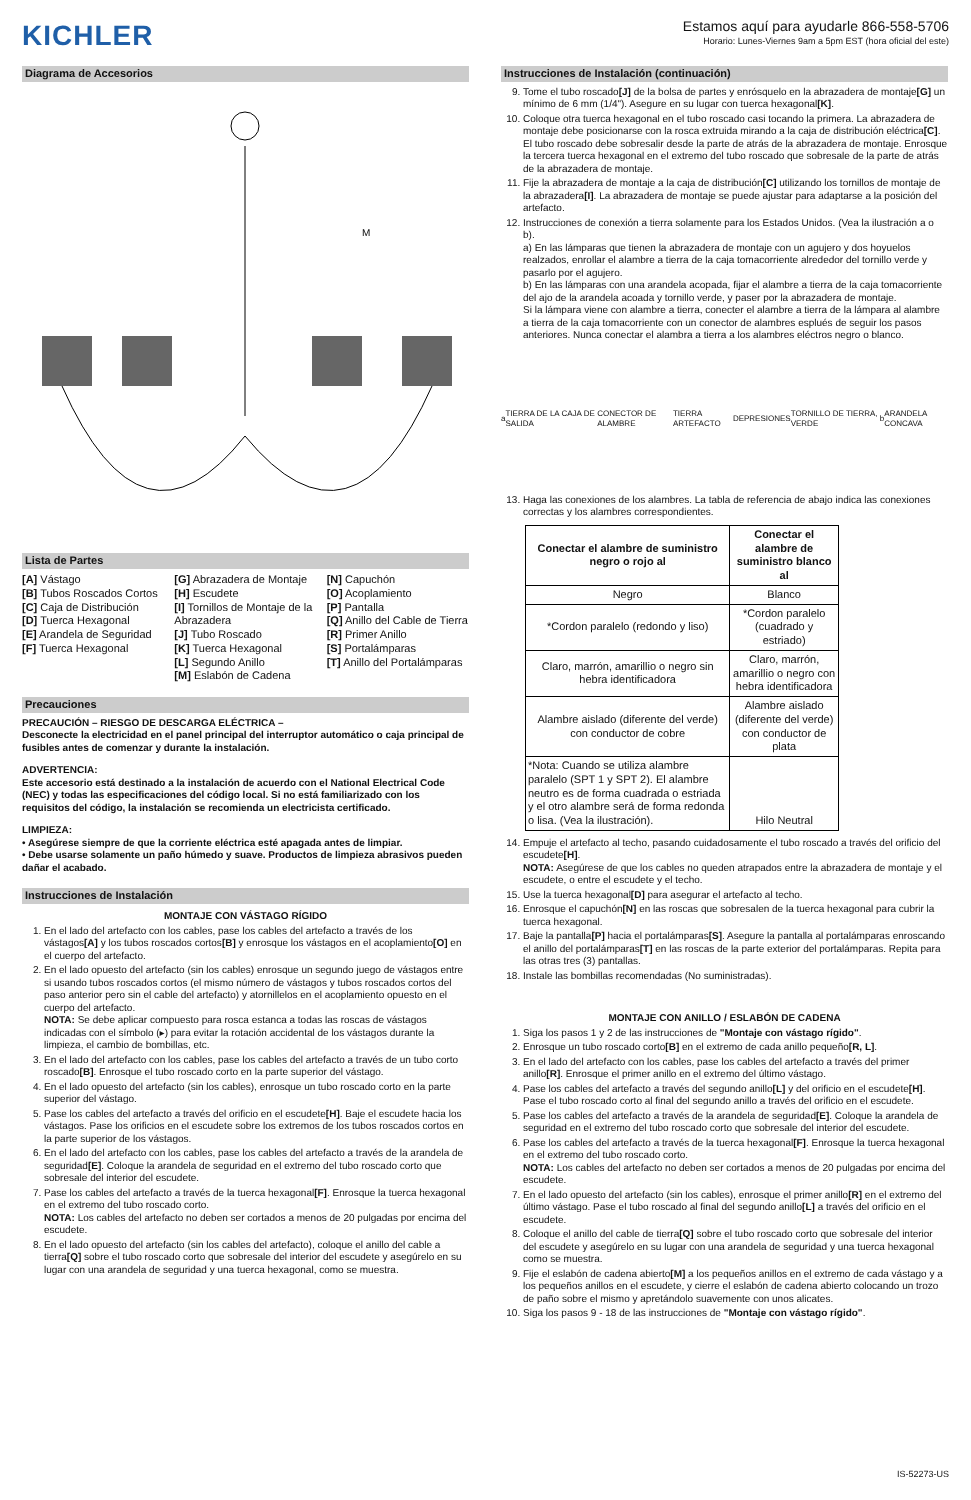KICHLER
Estamos aquí para ayudarle 866-558-5706
Horario: Lunes-Viernes 9am a 5pm EST (hora oficial del este)
Diagrama de Accesorios
M
Lista de Partes
[A] Vástago
[B] Tubos Roscados Cortos
[C] Caja de Distribución
[D] Tuerca Hexagonal
[E] Arandela de Seguridad
[F] Tuerca Hexagonal
[G] Abrazadera de Montaje
[H] Escudete
[I] Tornillos de Montaje de la Abrazadera
[J] Tubo Roscado
[K] Tuerca Hexagonal
[L] Segundo Anillo
[M] Eslabón de Cadena
[N] Capuchón
[O] Acoplamiento
[P] Pantalla
[Q] Anillo del Cable de Tierra
[R] Primer Anillo
[S] Portalámparas
[T] Anillo del Portalámparas
Precauciones
PRECAUCIÓN – RIESGO DE DESCARGA ELÉCTRICA –
Desconecte la electricidad en el panel principal del interruptor automático o caja principal de fusibles antes de comenzar y durante la instalación.
ADVERTENCIA:
Este accesorio está destinado a la instalación de acuerdo con el National Electrical Code (NEC) y todas las especificaciones del código local. Si no está familiarizado con los requisitos del código, la instalación se recomienda un electricista certificado.
LIMPIEZA:
• Asegúrese siempre de que la corriente eléctrica esté apagada antes de limpiar.
• Debe usarse solamente un paño húmedo y suave. Productos de limpieza abrasivos pueden dañar el acabado.
Instrucciones de Instalación
MONTAJE CON VÁSTAGO RÍGIDO
1. En el lado del artefacto con los cables, pase los cables del artefacto a través de los vástagos[A] y los tubos roscados cortos[B] y enrosque los vástagos en el acoplamiento[O] en el cuerpo del artefacto.
2. En el lado opuesto del artefacto (sin los cables) enrosque un segundo juego de vástagos entre si usando tubos roscados cortos (el mismo número de vástagos y tubos roscados cortos del paso anterior pero sin el cable del artefacto) y atornillelos en el acoplamiento opuesto en el cuerpo del artefacto.
NOTA: Se debe aplicar compuesto para rosca estanca a todas las roscas de vástagos indicadas con el símbolo (▸) para evitar la rotación accidental de los vástagos durante la limpieza, el cambio de bombillas, etc.
3. En el lado del artefacto con los cables, pase los cables del artefacto a través de un tubo corto roscado[B]. Enrosque el tubo roscado corto en la parte superior del vástago.
4. En el lado opuesto del artefacto (sin los cables), enrosque un tubo roscado corto en la parte superior del vástago.
5. Pase los cables del artefacto a través del orificio en el escudete[H]. Baje el escudete hacia los vástagos. Pase los orificios en el escudete sobre los extremos de los tubos roscados cortos en la parte superior de los vástagos.
6. En el lado del artefacto con los cables, pase los cables del artefacto a través de la arandela de seguridad[E]. Coloque la arandela de seguridad en el extremo del tubo roscado corto que sobresale del interior del escudete.
7. Pase los cables del artefacto a través de la tuerca hexagonal[F]. Enrosque la tuerca hexagonal en el extremo del tubo roscado corto.
NOTA: Los cables del artefacto no deben ser cortados a menos de 20 pulgadas por encima del escudete.
8. En el lado opuesto del artefacto (sin los cables del artefacto), coloque el anillo del cable a tierra[Q] sobre el tubo roscado corto que sobresale del interior del escudete y asegúrelo en su lugar con una arandela de seguridad y una tuerca hexagonal, como se muestra.
Instrucciones de Instalación (continuación)
9. Tome el tubo roscado[J] de la bolsa de partes y enrósquelo en la abrazadera de montaje[G] un mínimo de 6 mm (1/4"). Asegure en su lugar con tuerca hexagonal[K].
10. Coloque otra tuerca hexagonal en el tubo roscado casi tocando la primera. La abrazadera de montaje debe posicionarse con la rosca extruida mirando a la caja de distribución eléctrica[C]. El tubo roscado debe sobresalir desde la parte de atrás de la abrazadera de montaje. Enrosque la tercera tuerca hexagonal en el extremo del tubo roscado que sobresale de la parte de atrás de la abrazadera de montaje.
11. Fije la abrazadera de montaje a la caja de distribución[C] utilizando los tornillos de montaje de la abrazadera[I]. La abrazadera de montaje se puede ajustar para adaptarse a la posición del artefacto.
12. Instrucciones de conexión a tierra solamente para los Estados Unidos. (Vea la ilustración a o b).
a) En las lámparas que tienen la abrazadera de montaje con un agujero y dos hoyuelos realzados, enrollar el alambre a tierra de la caja tomacorriente alrededor del tornillo verde y pasarlo por el agujero.
b) En las lámparas con una arandela acopada, fijar el alambre a tierra de la caja tomacorriente del ajo de la arandela acoada y tornillo verde, y paser por la abrazadera de montaje.
Si la lámpara viene con alambre a tierra, conecter el alambre a tierra de la lámpara al alambre a tierra de la caja tomacorriente con un conector de alambres esplués de seguir los pasos anteriores. Nunca conectar el alambra a tierra a los alambres eléctros negro o blanco.
a TIERRA DE LA CAJA DE SALIDA CONECTOR DE ALAMBRE TIERRA ARTEFACTO DEPRESIONES TORNILLO DE TIERRA, VERDE b ARANDELA CONCAVA
13. Haga las conexiones de los alambres. La tabla de referencia de abajo indica las conexiones correctas y los alambres correspondientes.
| Conectar el alambre de suministro negro o rojo al | Conectar el alambre de suministro blanco al |
| --- | --- |
| Negro | Blanco |
| *Cordon paralelo (redondo y liso) | *Cordon paralelo (cuadrado y estriado) |
| Claro, marrón, amarillio o negro sin hebra identificadora | Claro, marrón, amarillio o negro con hebra identificadora |
| Alambre aislado (diferente del verde) con conductor de cobre | Alambre aislado (diferente del verde) con conductor de plata |
| *Nota: Cuando se utiliza alambre paralelo (SPT 1 y SPT 2). El alambre neutro es de forma cuadrada o estriada y el otro alambre será de forma redonda o lisa. (Vea la ilustración). | Hilo Neutral |
14. Empuje el artefacto al techo, pasando cuidadosamente el tubo roscado a través del orificio del escudete[H].
NOTA: Asegúrese de que los cables no queden atrapados entre la abrazadera de montaje y el escudete, o entre el escudete y el techo.
15. Use la tuerca hexagonal[D] para asegurar el artefacto al techo.
16. Enrosque el capuchón[N] en las roscas que sobresalen de la tuerca hexagonal para cubrir la tuerca hexagonal.
17. Baje la pantalla[P] hacia el portalámparas[S]. Asegure la pantalla al portalámparas enroscando el anillo del portalámparas[T] en las roscas de la parte exterior del portalámparas. Repita para las otras tres (3) pantallas.
18. Instale las bombillas recomendadas (No suministradas).
MONTAJE CON ANILLO / ESLABÓN DE CADENA
1. Siga los pasos 1 y 2 de las instrucciones de "Montaje con vástago rígido".
2. Enrosque un tubo roscado corto[B] en el extremo de cada anillo pequeño[R, L].
3. En el lado del artefacto con los cables, pase los cables del artefacto a través del primer anillo[R]. Enrosque el primer anillo en el extremo del último vástago.
4. Pase los cables del artefacto a través del segundo anillo[L] y del orificio en el escudete[H]. Pase el tubo roscado corto al final del segundo anillo a través del orificio en el escudete.
5. Pase los cables del artefacto a través de la arandela de seguridad[E]. Coloque la arandela de seguridad en el extremo del tubo roscado corto que sobresale del interior del escudete.
6. Pase los cables del artefacto a través de la tuerca hexagonal[F]. Enrosque la tuerca hexagonal en el extremo del tubo roscado corto.
NOTA: Los cables del artefacto no deben ser cortados a menos de 20 pulgadas por encima del escudete.
7. En el lado opuesto del artefacto (sin los cables), enrosque el primer anillo[R] en el extremo del último vástago. Pase el tubo roscado al final del segundo anillo[L] a través del orificio en el escudete.
8. Coloque el anillo del cable de tierra[Q] sobre el tubo roscado corto que sobresale del interior del escudete y asegúrelo en su lugar con una arandela de seguridad y una tuerca hexagonal como se muestra.
9. Fije el eslabón de cadena abierto[M] a los pequeños anillos en el extremo de cada vástago y a los pequeños anillos en el escudete, y cierre el eslabón de cadena abierto colocando un trozo de paño sobre el mismo y apretándolo suavemente con unos alicates.
10. Siga los pasos 9 - 18 de las instrucciones de "Montaje con vástago rígido".
IS-52273-US